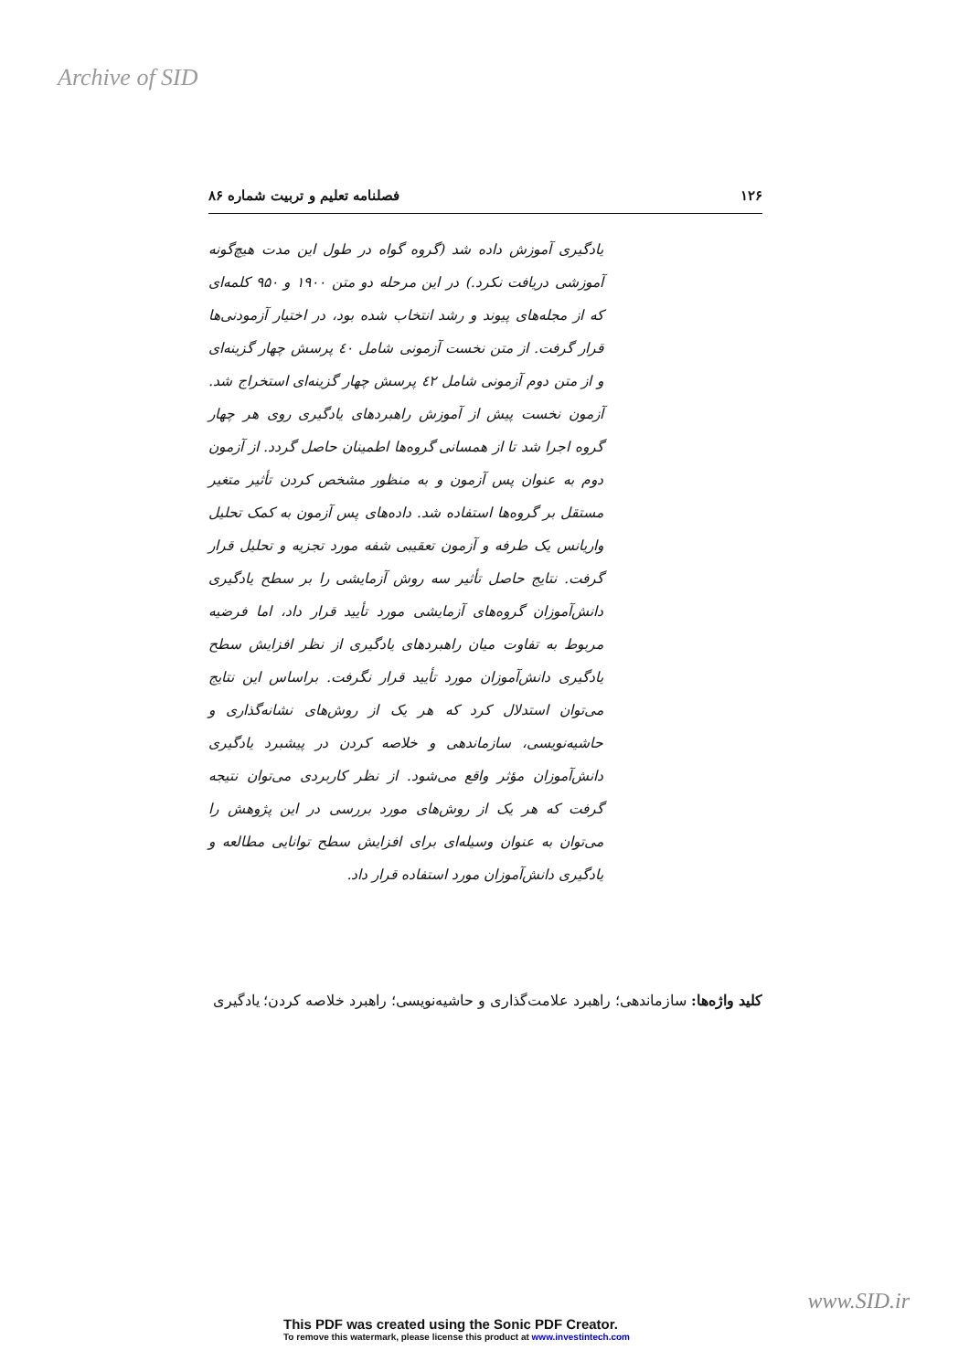Archive of SID
۱۲۶ فصلنامه تعلیم و تربیت شماره ۸۶
یادگیری آموزش داده شد (گروه گواه در طول این مدت هیچ‌گونه آموزشی دریافت نکرد.) در این مرحله دو متن ۱۹۰۰ و ۹۵۰ کلمه‌ای که از مجله‌های پیوند و رشد انتخاب شده بود، در اختیار آزمودنی‌ها قرار گرفت. از متن نخست آزمونی شامل ٤٠ پرسش چهار گزینه‌ای و از متن دوم آزمونی شامل ٤٢ پرسش چهار گزینه‌ای استخراج شد. آزمون نخست پیش از آموزش راهبردهای یادگیری روی هر چهار گروه اجرا شد تا از همسانی گروه‌ها اطمینان حاصل گردد. از آزمون دوم به عنوان پس آزمون و به منظور مشخص کردن تأثیر متغیر مستقل بر گروه‌ها استفاده شد. داده‌های پس آزمون به کمک تحلیل واریانس یک طرفه و آزمون تعقیبی شفه مورد تجزیه و تحلیل قرار گرفت. نتایج حاصل تأثیر سه روش آزمایشی را بر سطح یادگیری دانش‌آموزان گروه‌های آزمایشی مورد تأیید قرار داد، اما فرضیه مربوط به تفاوت میان راهبردهای یادگیری از نظر افزایش سطح یادگیری دانش‌آموزان مورد تأیید قرار نگرفت. براساس این نتایج می‌توان استدلال کرد که هر یک از روش‌های نشانه‌گذاری و حاشیه‌نویسی، سازماندهی و خلاصه کردن در پیشبرد یادگیری دانش‌آموزان مؤثر واقع می‌شود. از نظر کاربردی می‌توان نتیجه گرفت که هر یک از روش‌های مورد بررسی در این پژوهش را می‌توان به عنوان وسیله‌ای برای افزایش سطح توانایی مطالعه و یادگیری دانش‌آموزان مورد استفاده قرار داد.
کلید واژه‌ها: سازماندهی؛ راهبرد علامت‌گذاری و حاشیه‌نویسی؛ راهبرد خلاصه کردن؛ یادگیری
www.SID.ir
This PDF was created using the Sonic PDF Creator.
To remove this watermark, please license this product at www.investintech.com